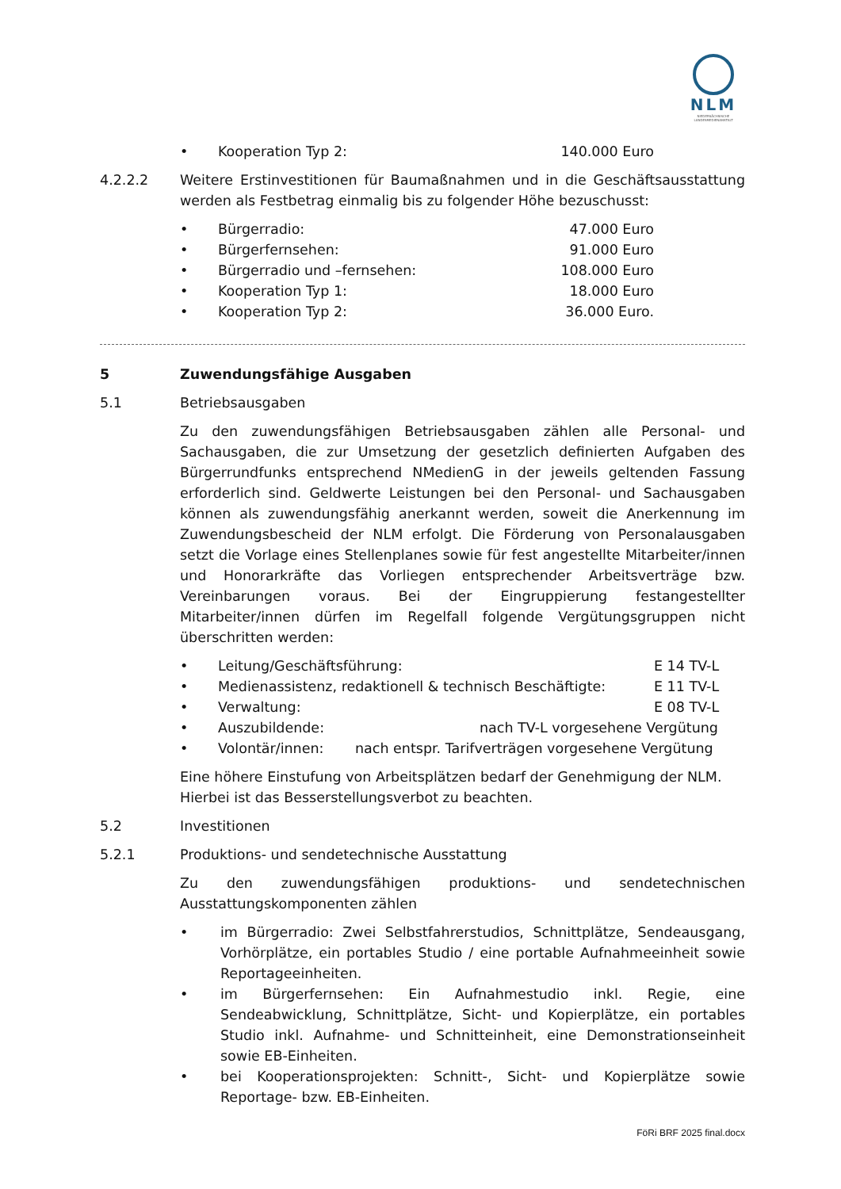NLM
NIEDERSÄCHSISCHE LANDESMEDIENANSTALT
• Kooperation Typ 2: 140.000 Euro
4.2.2.2 Weitere Erstinvestitionen für Baumaßnahmen und in die Geschäftsausstattung werden als Festbetrag einmalig bis zu folgender Höhe bezuschusst:
• Bürgerradio: 47.000 Euro
• Bürgerfernsehen: 91.000 Euro
• Bürgerradio und –fernsehen: 108.000 Euro
• Kooperation Typ 1: 18.000 Euro
• Kooperation Typ 2: 36.000 Euro.
5 Zuwendungsfähige Ausgaben
5.1 Betriebsausgaben
Zu den zuwendungsfähigen Betriebsausgaben zählen alle Personal- und Sachausgaben, die zur Umsetzung der gesetzlich definierten Aufgaben des Bürgerrundfunks entsprechend NMedienG in der jeweils geltenden Fassung erforderlich sind. Geldwerte Leistungen bei den Personal- und Sachausgaben können als zuwendungsfähig anerkannt werden, soweit die Anerkennung im Zuwendungsbescheid der NLM erfolgt. Die Förderung von Personalausgaben setzt die Vorlage eines Stellenplanes sowie für fest angestellte Mitarbeiter/innen und Honorarkräfte das Vorliegen entsprechender Arbeitsverträge bzw. Vereinbarungen voraus. Bei der Eingruppierung festangestellter Mitarbeiter/innen dürfen im Regelfall folgende Vergütungsgruppen nicht überschritten werden:
• Leitung/Geschäftsführung: E 14 TV-L
• Medienassistenz, redaktionell & technisch Beschäftigte: E 11 TV-L
• Verwaltung: E 08 TV-L
• Auszubildende: nach TV-L vorgesehene Vergütung
• Volontär/innen: nach entspr. Tarifverträgen vorgesehene Vergütung
Eine höhere Einstufung von Arbeitsplätzen bedarf der Genehmigung der NLM. Hierbei ist das Besserstellungsverbot zu beachten.
5.2 Investitionen
5.2.1 Produktions- und sendetechnische Ausstattung
Zu den zuwendungsfähigen produktions- und sendetechnischen Ausstattungskomponenten zählen
• im Bürgerradio: Zwei Selbstfahrerstudios, Schnittplätze, Sendeausgang, Vorhörplätze, ein portables Studio / eine portable Aufnahmeeinheit sowie Reportageeinheiten.
• im Bürgerfernsehen: Ein Aufnahmestudio inkl. Regie, eine Sendeabwicklung, Schnittplätze, Sicht- und Kopierplätze, ein portables Studio inkl. Aufnahme- und Schnitteinheit, eine Demonstrationseinheit sowie EB-Einheiten.
• bei Kooperationsprojekten: Schnitt-, Sicht- und Kopierplätze sowie Reportage- bzw. EB-Einheiten.
FöRi BRF 2025 final.docx